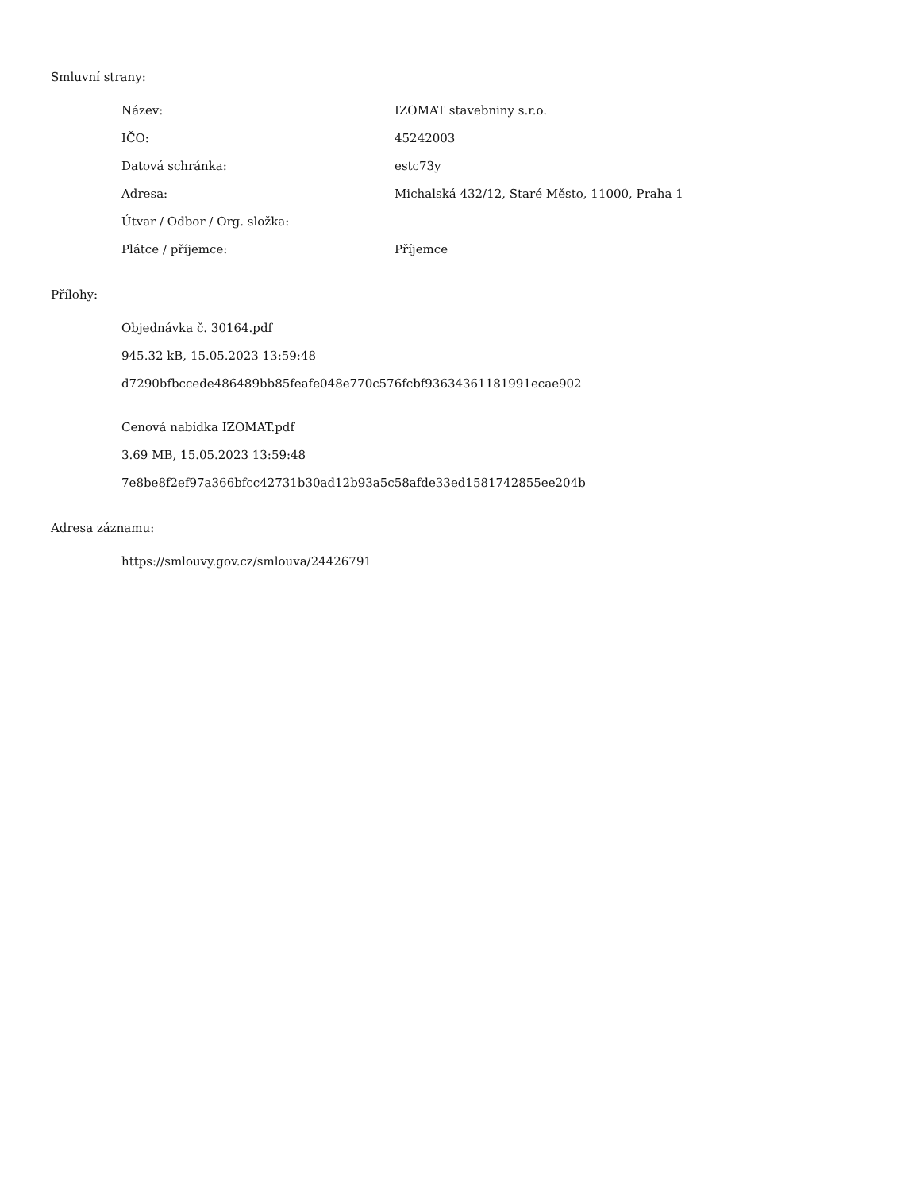Smluvní strany:
| Název: | IZOMAT stavebniny s.r.o. |
| IČO: | 45242003 |
| Datová schránka: | estc73y |
| Adresa: | Michalská 432/12, Staré Město, 11000, Praha 1 |
| Útvar / Odbor / Org. složka: | |
| Plátce / příjemce: | Příjemce |
Přílohy:
Objednávka č. 30164.pdf
945.32 kB, 15.05.2023 13:59:48
d7290bfbccede486489bb85feafe048e770c576fcbf93634361181991ecae902
Cenová nabídka IZOMAT.pdf
3.69 MB, 15.05.2023 13:59:48
7e8be8f2ef97a366bfcc42731b30ad12b93a5c58afde33ed1581742855ee204b
Adresa záznamu:
https://smlouvy.gov.cz/smlouva/24426791